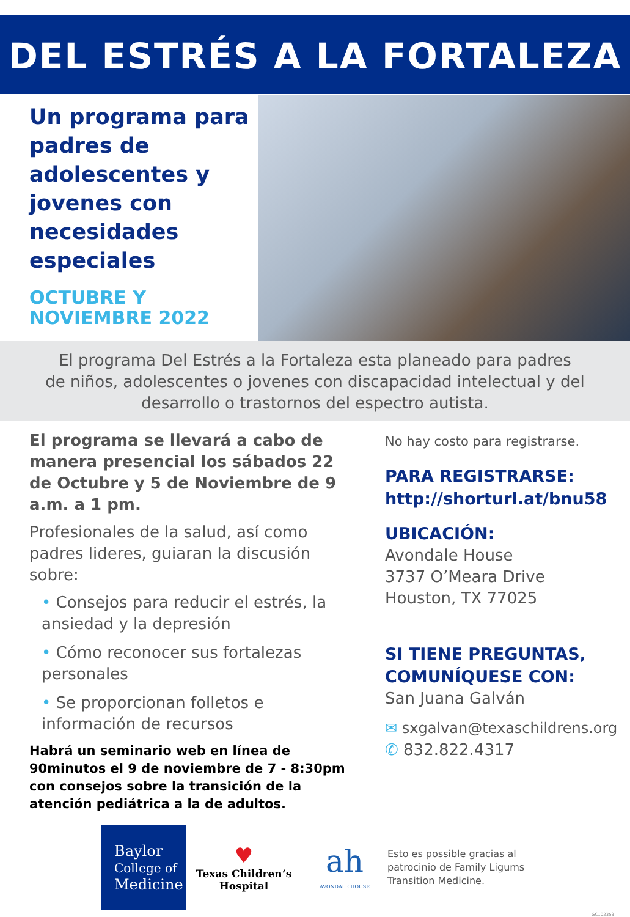DEL ESTRÉS A LA FORTALEZA
Un programa para padres de adolescentes y jovenes con necesidades especiales
OCTUBRE Y
NOVIEMBRE 2022
El programa Del Estrés a la Fortaleza esta planeado para padres
de niños, adolescentes o jovenes con discapacidad intelectual y del
desarrollo o trastornos del espectro autista.
El programa se llevará a cabo de manera presencial los sábados 22 de Octubre y 5 de Noviembre de 9 a.m. a 1 pm.
Profesionales de la salud, así como padres lideres, guiaran la discusión sobre:
• Consejos para reducir el estrés, la ansiedad y la depresión
• Cómo reconocer sus fortalezas personales
• Se proporcionan folletos e información de recursos
Habrá un seminario web en línea de 90minutos el 9 de noviembre de 7 - 8:30pm con consejos sobre la transición de la atención pediátrica a la de adultos.
No hay costo para registrarse.
PARA REGISTRARSE:
http://shorturl.at/bnu58
UBICACIÓN:
Avondale House
3737 O’Meara Drive
Houston, TX 77025
SI TIENE PREGUNTAS,
COMUNÍQUESE CON:
San Juana Galván
✉ sxgalvan@texaschildrens.org
✆ 832.822.4317
Baylor
College of
Medicine
♥
Texas Children’s
Hospital
ah
AVONDALE HOUSE
Esto es possible gracias al patrocinio de Family Ligums Transition Medicine.
GC102353